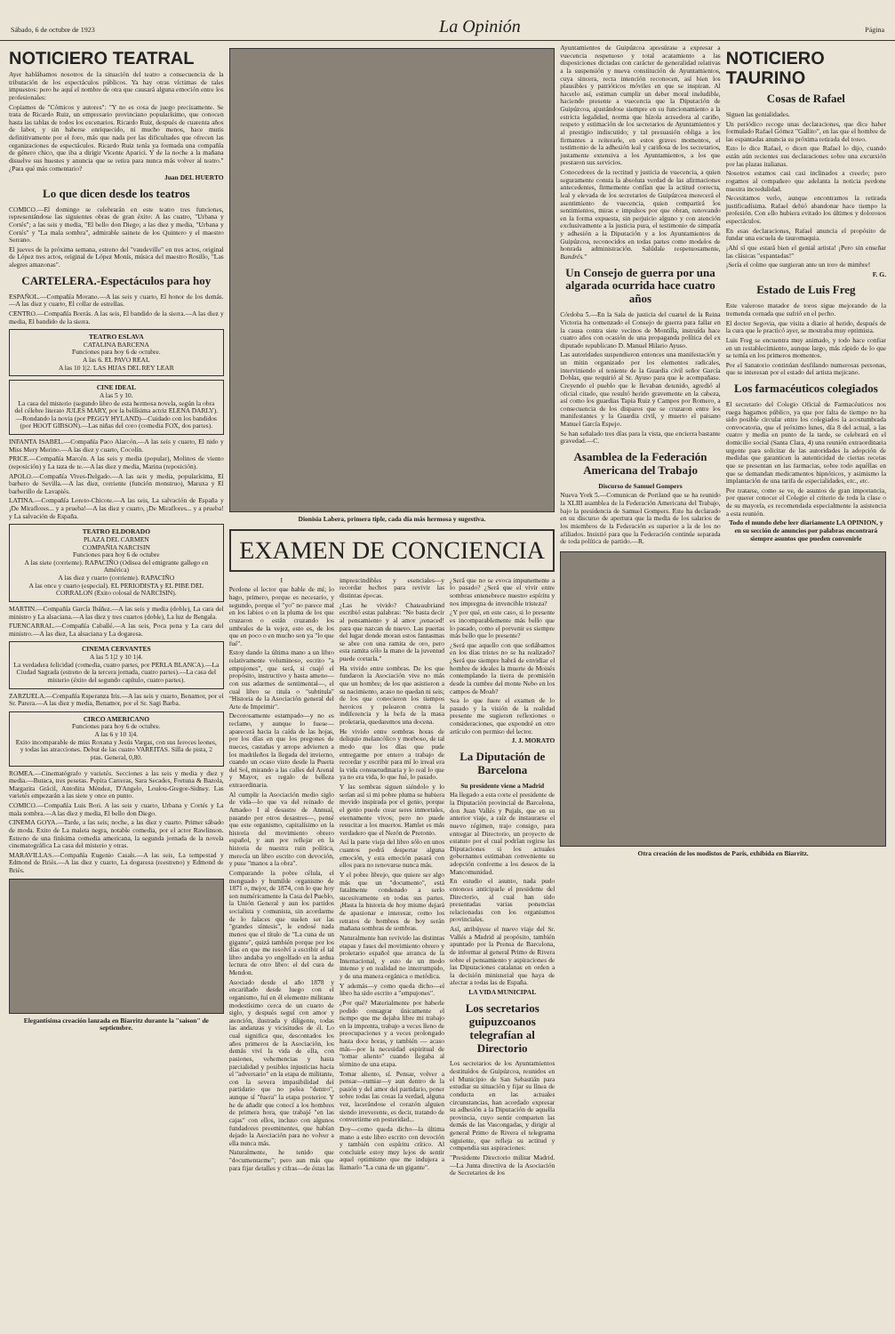Sábado, 6 de octubre de 1923 La Opinión Página
NOTICIERO TEATRAL
Ayer hablábamos nosotros de la situación del teatro a consecuencia de la tributación de los espectáculos públicos. Ya hay otras víctimas de tales impuestos: pero he aquí el nombre de otra que causará alguna emoción entre los profesionales:
Copiamos de "Cómicos y autores": "Y no es cosa de juego precisamente. Se trata de Ricardo Ruiz, un empresario provinciano popularísimo, que conocen hasta las tablas de todos los escenarios. Ricardo Ruiz, después de cuarenta años de labor, y sin haberse enriquecido, ni mucho menos, hace mutis definitivamente por el foro, más que nada por las dificultades que ofrecen las organizaciones de espectáculos. Ricardo Ruiz tenía ya formada una compañía de género chico, que iba a dirigir Vicente Aparici. Y de la noche a la mañana disuelve sus huestes y anuncia que se retira para nunca más volver al teatro." ¿Para qué más comentario?
Juan DEL HUERTO
Lo que dicen desde los teatros
COMICO.—El domingo se celebrarán en este teatro tres funciones, representándose las siguientes obras de gran éxito: A las cuatro, "Urbana y Cortés"; a las seis y media, "El bello don Diego; a las diez y media, "Urbana y Cortés" y "La mala sombra", admirable sainete de los Quintero y el maestro Serrano.
El jueves de la próxima semana, estreno del "vaudeville" en tres actos, original de López tres actos, original de López Monís, música del maestro Rosillo, "Las alegres amazonas".
CARTELERA.-Espectáculos para hoy
ESPAÑOL.—Compañía Morano.—A las seis y cuarto, El honor de los demás.—A las diez y cuarto, El collar de estrellas.
CENTRO.—Compañía Borrás. A las seis, El bandido de la sierra.—A las diez y media, El bandido de la sierra.
TEATRO ESLAVA
CATALINA BARCENA
Funciones para hoy 6 de octubre.
A las 6. EL PAVO REAL
A las 10 1|2. LAS HIJAS DEL REY LEAR
CINE IDEAL
A las 5 y 10.
La casa del misterio (segundo libro de esta hermosa novela, según la obra del célebre literato JULES MARY, por la bellísima actriz ELENA DARLY).—Rondando la novia (por PEGGY HYLAND)—Cuidado con los bandidos (por HOOT GIBSON).—Las niñas del coro (comedia FOX, dos partes).
INFANTA ISABEL.—Compañía Paco Alarcón.—A las seis y cuarto, El nido y Miss Mery Merino.—A las diez y cuarto, Cocolín.
PRICE.—Compañía Marcén. A las seis y media (popular), Molinos de viento (reposición) y La taza de te.—A las diez y media, Marina (reposición).
APOLO.—Compañía Vives-Delgado.—A las seis y media, popularísima, El barbero de Sevilla.—A las diez, corriente (función monstruo), Maruxa y El barberillo de Lavapiés.
LATINA.—Compañía Loreto-Chicote.—A las seis, La salvación de España y ¡De Miraflores... y a prueba!—A las diez y cuarto, ¡De Miraflores... y a prueba! y La salvación de España.
TEATRO ELDORADO
PLAZA DEL CARMEN
COMPAÑIA NARCISIN
Funciones para hoy 6 de octubre
A las siete (corriente). RAPACIÑO (Odisea del emigrante gallego en América)
A las diez y cuarto (corriente). RAPACIÑO
A las once y cuarto (especial). EL PERIODISTA y EL PIBE DEL CORRALON (Exito colosal de NARCISIN).
MARTIN.—Compañía García Ibáñez.—A las seis y media (doble), La cara del ministro y La alsaciana.—A las diez y tres cuartos (doble), La luz de Bengala.
FUENCARRAL.—Compañía Caballé.—A las seis, Poca pena y La cara del ministro.—A las diez, La alsaciana y La dogaresa.
CINEMA CERVANTES
A las 5 1|2 y 10 1|4.
La verdadera felicidad (comedia, cuatro partes, por PERLA BLANCA).—La Ciudad Sagrada (estreno de la tercera jornada, cuatro partes).—La casa del misterio (éxito del segundo capítulo, cuatro partes).
ZARZUELA.—Compañía Esperanza Iris.—A las seis y cuarto, Benamor, por el Sr. Parera.—A las diez y media, Benamor, por el Sr. Sagi Barba.
CIRCO AMERICANO
Funciones para hoy 6 de octubre.
A las 6 y 10 1|4.
Exito incomparable de miss Roxana y Jesús Vargas, con sus feroces leones, y todas las atracciones. Debut de las cuatro VAREITAS. Silla de pista, 2 ptas. General, 0,80.
ROMEA.—Cinematógrafo y varietés. Secciones a las seis y media y diez y media.—Butaca, tres pesetas. Pepita Carreras, Sara Secades, Fortuna & Bazola, Margarita Grácil, Antoñita Méndez, D'Angelo, Loulou-Gregor-Sidney. Las varietés empezarán a las siete y once en punto.
COMICO.—Compañía Luis Bori. A las seis y cuarto, Urbana y Cortés y La mala sombra.—A las diez y media, El bello don Diego.
CINEMA GOYA.—Tarde, a las seis; noche, a las diez y cuarto. Primer sábado de moda. Exito de La maleta negra, notable comedia, por el actor Rawlinson. Estreno de una finísima comedia americana, la segunda jornada de la novela cinematográfica La casa del misterio y otras.
MARAVILLAS.—Compañía Eugenio Casals.—A las seis, La tempestad y Edmond de Briès.—A las diez y cuarto, La dogaresa (reestreno) y Edmond de Briès.
Elegantísima creación lanzada en Biarritz durante la "saison" de septiembre.
Dionisia Labera, primera tiple, cada día más hermosa y sugestiva.
EXAMEN DE CONCIENCIA
I
Perdone el lector que hable de mí; lo hago, primero, porque es necesario, y segundo, porque el "yo" no parece mal en los labios o en la pluma de los que cruzaron o están cruzando los umbrales de la vejez, esto es, de los que en poco o en mucho son ya "lo que fué".
Estoy dando la última mano a un libro relativamente voluminoso, escrito "a empujones", que será, si cuajó el propósito, instructivo y hasta ameno—con sus adarmes de sentimental—, el cual libro se titula o "subtitula" "Historia de la Asociación general del Arte de Imprimir".
Decorosamente estampado—y no es reclamo, y aunque lo fuese— aparecerá hacia la caída de las hojas, por los días en que los pregones de nueces, castañas y arrope advierten a los madrileños la llegada del invierno, cuando un ocaso visto desde la Puerta del Sol, mirando a las calles del Arenal y Mayor, es regalo de belleza extraordinaria.
Al cumplir la Asociación medio siglo de vida—lo que va del reinado de Amadeo I al desastre de Annual, pasando por otros desastres—, pensé que este organismo, capitalísimo en la historia del movimiento obrero español, y aun por reflejar en la historia de nuestra ruin política, merecía un libro escrito con devoción, y puse "manos a la obra".
Comparando la pobre célula, el menguado y humilde organismo de 1871 o, mejor, de 1874, con lo que hoy son numéricamente la Casa del Pueblo, la Unión General y aun los partidos socialista y comunista, sin acordarme de lo falaces que suelen ser las "grandes síntesis", le endosé nada menos que el título de "La cuna de un gigante", quizá también porque por los días en que me resolví a escribir el tal libro andaba yo engolfado en la ardua lectura de otro libro: el del cura de Mendon.
Asociado desde el año 1878 y encariñado desde luego con el organismo, fuí en él elemento militante modestísimo cerca de un cuarto de siglo, y después seguí con amor y atención, ilustrada y diligente, todas las andanzas y vicisitudes de él. Lo cual significa que, descontados los años primeros de la Asociación, los demás viví la vida de ella, con pasiones, vehemencias y hasta parcialidad y posibles injusticias hacia el "adversario" en la etapa de militante, con la severa impasibilidad del partidario que no pelea "dentro", aunque sí "fuera" la etapa posterior. Y he de añadir que conocí a los hombres de primera hora, que trabajé "en las cajas" con ellos, incluso con algunos fundadores preeminentes, que habían dejado la Asociación para no volver a ella nunca más.
Naturalmente, he tenido que "documentarme"; pero aun más que para fijar detalles y cifras—de éstas las imprescindibles y esenciales—y recordar hechos para revivir las distintas épocas.
¿Las he vivido? Chateaubriand escribió estas palabras: "No basta decir al pensamiento y al amor ¡renaced! para que nazcan de nuevo. Las puertas del lugar donde moran estos fantasmas se abre con una ramita de oro, pero esta ramita sólo la mano de la juventud puede cortarla."
Ha vivido entre sombras. De los que fundaron la Asociación vive no más que un hombre; de los que asistieron a su nacimiento, acaso no quedan ni seis; de los que conocieron los tiempos heroicos y pelearon contra la indiferencia y la befa de la masa proletaria, quedaremos una docena.
He vivido entre sombras horas de deliquio melancólico y morboso, de tal modo que los días que pude entregarme por entero a trabajo de recordar y escribir para mí lo irreal era la vida consuetudinaria y lo real lo que ya no era vida, lo que fué, lo pasado.
Y las sombras siguen siéndolo y lo serían así si mi pobre pluma se hubiera movido inspirada por el genio, porque el genio puede crear seres inmortales, eternamente vivos; pero no puede resucitar a los muertos. Hamlet es más verdadero que el Nerón de Pretonio.
Así la parte vieja del libro sólo en unos cuantos podrá despertar alguna emoción, y esta emoción pasará con ellos para no renovarse nunca más.
Y el pobre librejo, que quiere ser algo más que un "documento", está fatalmente condenado a serlo sucesivamente en todas sus partes. ¡Hasta la historia de hoy mismo dejará de apasionar e interesar, como los retratos de hombres de hoy serán mañana sombras de sombras.
Naturalmente han revivido las distintas etapas y fases del movimiento obrero y proletario español que arranca de la Internacional, y esto de un modo intenso y en realidad no interrumpido, y de una manera orgánica o metódica.
Y además—y como queda dicho—el libro ha sido escrito a "empujones".
¿Por qué? Materialmente por haberle podido consagrar únicamente el tiempo que me dejaba libre mi trabajo en la imprenta, trabajo a veces lleno de preocupaciones y a veces prolongado hasta doce horas, y también — acaso más—por la necesidad espiritual de "tomar aliento" cuando llegaba al término de una etapa.
Tomar aliento, sí. Pensar, volver a pensar—rumiar—y aun dentro de la pasión y del amor del partidario, poner sobre todas las cosas la verdad, alguna vez, lacerándose el corazón alguien siendo irreverente, es decir, tratando de convertirme en posteridad...
Doy—como queda dicho—la última mano a este libro escrito con devoción y también con espíritu crítico. Al concluirle estoy muy lejos de sentir aquel optimismo que me indujera a llamarlo "La cuna de un gigante".
¿Será que no se evoca impunemente a lo pasado? ¿Será que el vivir entre sombras entenebrece nuestro espíritu y nos impregna de invencible tristeza?
¿Y por qué, en este caso, si lo presente es incomparablemente más bello que lo pasado, como el porvenir es siempre más bello que lo presente?
¿Será que aquello con que soñábamos en los días tristes no se ha realizado? ¿Será que siempre habrá de envidiar el hombre de ideales la muerte de Moisés contemplando la tierra de promisión desde la cumbre del monte Nebo en los campos de Moab?
Sea lo que fuere el examen de lo pasado y la visión de la realidad presente me sugieren reflexiones o consideraciones, que expondré en otro artículo con permiso del lector.
J. J. MORATO
La Diputación de Barcelona
Su presidente viene a Madrid
Ha llegado a esta corte el presidente de la Diputación provincial de Barcelona, don Juan Vallés y Pujals, que en su anterior viaje, a raíz de instaurarse el nuevo régimen, trajo consigo, para entregar al Directorio, un proyecto de estatuto por el cual podrían regirse las Diputaciones si los actuales gobernantes estimaban conveniente su adopción conforme a los deseos de la Mancomunidad.
En estudio el asunto, nada pudo entonces anticiparle el presidente del Directorio, al cual han sido presentadas varias ponencias relacionadas con los organismos provinciales.
Así, atribúyese el nuevo viaje del Sr. Vallés a Madrid al propósito, también apuntado por la Prensa de Barcelona, de informar al general Primo de Rivera sobre el pensamiento y aspiraciones de las Diputaciones catalanas en orden a la decisión ministerial que haya de afectar a todas las de España.
LA VIDA MUNICIPAL
Los secretarios guipuzcoanos telegrafían al Directorio
Los secretarios de los Ayuntamientos destituídos de Guipúzcoa, reunidos en el Municipio de San Sebastián para estudiar su situación y fijar su línea de conducta en las actuales circunstancias, han acordado expresar su adhesión a la Diputación de aquella provincia, cuyo sentir comparten las demás de las Vascongadas, y dirigir al general Primo de Rivera el telegrama siguiente, que refleja su actitud y compendia sus aspiraciones:
"Presidente Directorio militar Madrid.—La Junta directiva de la Asociación de Secretarios de los
Ayuntamientos de Guipúzcoa apresúrase a expresar a vuecencia respetuoso y total acatamiento a las disposiciones dictadas con carácter de generalidad relativas a la suspensión y nueva constitución de Ayuntamientos, cuya sincera, recta intención reconocen, así bien los plausibles y patrióticos móviles en que se inspiran. Al hacerlo así, estiman cumplir un deber moral ineludible, haciendo presente a vuecencia que la Diputación de Guipúzcoa, ajustándose siempre en su funcionamiento a la estricta legalidad, norma que hízola acreedora al cariño, respeto y estimación de los secretarios de Ayuntamientos y al prestigio indiscutido; y tal presuasión obliga a los firmantes a reiterarle, en estos graves momentos, el testimonio de la adhesión leal y cariñosa de los secretarios, justamente extensiva a los Ayuntamientos, a los que prestaron sus servicios.
Conocedores de la rectitud y justicia de vuecencia, a quien seguramente consta la absoluta verdad de las afirmaciones antecedentes, firmemente confían que la actitud correcta, leal y elevada de los secretarios de Guipúzcoa merecerá el asentimiento de vuecencia, quien compartirá los sentimientos, miras e impulsos por que obran, renovando en la forma expuesta, sin perjuicio alguno y con atención exclusivamente a la justicia pura, el testimonio de simpatía y adhesión a la Diputación y a los Ayuntamientos de Guipúzcoa, reconocidos en todas partes como modelos de honrada administración. Salúdale respetuosamente, Bandrés."
Un Consejo de guerra por una algarada ocurrida hace cuatro años
Córdoba 5.—En la Sala de justicia del cuartel de la Reina Victoria ha comenzado el Consejo de guerra para fallar en la causa contra siete vecinos de Montilla, instruída hace cuatro años con ocasión de una propaganda política del ex diputado republicano D. Manuel Hilario Ayuso.
Las autoridades suspendieron entonces una manifestación y un mitin organizado por los elementos radicales, interviniendo el teniente de la Guardia civil señor García Doblas, que requirió al Sr. Ayuso para que le acompañase. Creyendo el pueblo que le llevaban detenido, agredió al oficial citado, que resultó herido gravemente en la cabeza, así como los guardias Tapia Ruiz y Campos por Romero, a consecuencia de los disparos que se cruzaron entre los manifestantes y la Guardia civil, y muerto el paisano Manuel García Espejo.
Se han señalado tres días para la vista, que encierra bastante gravedad.—C.
Asamblea de la Federación Americana del Trabajo
Discurso de Samuel Gompers
Nueva York 5.—Comunican de Portland que se ha reunido la XLIII asamblea de la Federación Americana del Trabajo, bajo la presidencia de Samuel Gompers. Este ha declarado en su discurso de apertura que la media de los salarios de los miembros de la Federación es superior a la de los no afiliados. Insistió para que la Federación continúe separada de toda política de partido.—R.
NOTICIERO TAURINO
Cosas de Rafael
Siguen las genialidades.
Un periódico recoge unas declaraciones, que dice haber formulado Rafael Gómez "Gallito", en las que el hombre de las espantadas anuncia su próxima retirada del toreo.
Esto lo dice Rafael, o dicen que Rafael lo dijo, cuando están aún recientes sus declaraciones sobre una excursión por las plazas italianas.
Nosotros estamos casi casi inclinados a creerlo; pero rogamos al compañero que adelanta la noticia perdone nuestra incredulidad.
Necesitamos verlo, aunque encontramos la retirada justificadísima. Rafael debió abandonar hace tiempo la profesión. Con ello hubiera evitado los últimos y dolorosos espectáculos.
En esas declaraciones, Rafael anuncia el propósito de fundar una escuela de tauromaquia.
¡Ahí sí que estará bien el genial artista! ¡Pero sin enseñar las clásicas "espantadas!"
¡Sería el colmo que surgieran ante un toro de mimbre!
F. G.
Estado de Luis Freg
Este valeroso matador de toros sigue mejorando de la tremenda cornada que sufrió en el pecho.
El doctor Segovia, que visita a diario al herido, después de la cura que le practicó ayer, se mostraba muy optimista.
Luis Freg se encuentra muy animado, y todo hace confiar en un restablecimiento, aunque largo, más rápido de lo que se temía en los primeros momentos.
Por el Sanatorio continúan desfilando numerosas personas, que se interesan por el estado del artista mejicano.
Los farmacéuticos colegiados
El secretario del Colegio Oficial de Farmacéuticos nos ruega hagamos público, ya que por falta de tiempo no ha sido posible circular entre los colegiados la acostumbrada convocatoria, que el próximo lunes, día 8 del actual, a las cuatro y media en punto de la tarde, se celebrará en el domicilio social (Santa Clara, 4) una reunión extraordinaria urgente para solicitar de las autoridades la adopción de medidas que garanticen la autenticidad de ciertas recetas que se presentan en las farmacias, sobre todo aquéllas en que se demandan medicamentos hipnóticos, y asimismo la implantación de una tarifa de especialidades, etc., etc.
Por tratarse, como se ve, de asuntos de gran importancia, por querer conocer el Colegio el criterio de toda la clase o de su mayoría, es recomendada especialmente la asistencia a esta reunión.
Todo el mundo debe leer diariamente LA OPINION, y en su sección de anuncios por palabras encontrará siempre asuntos que pueden convenirle
Otra creación de los modistos de París, exhibida en Biarritz.